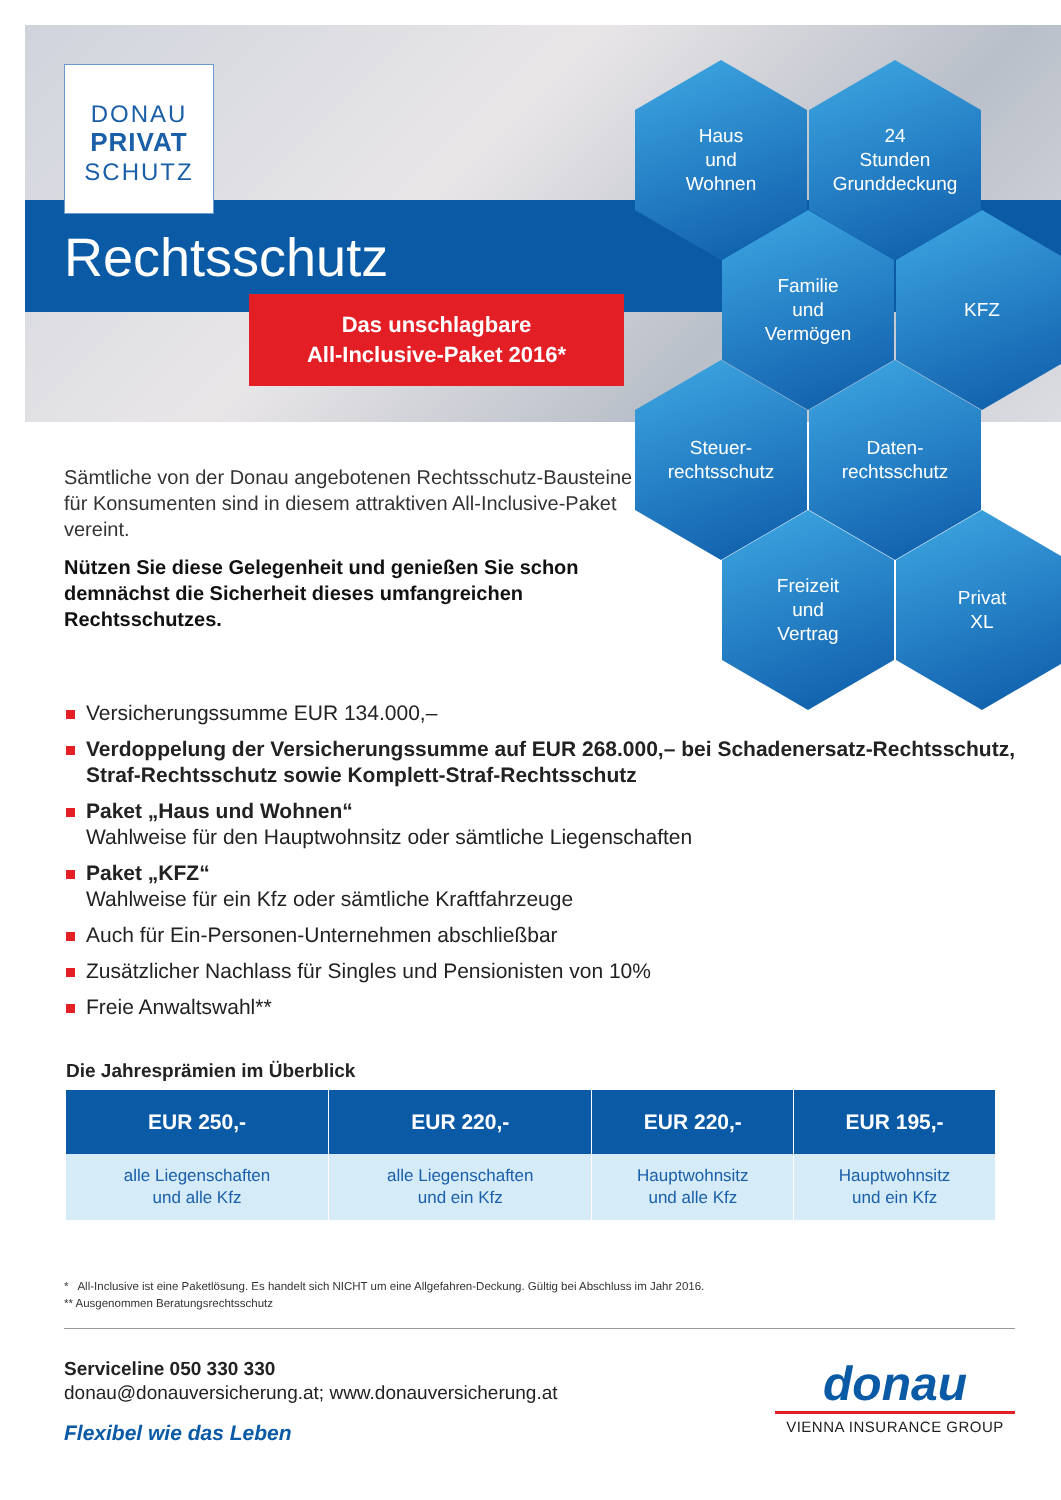DONAU
PRIVAT
SCHUTZ
Rechtsschutz
Das unschlagbare
All-Inclusive-Paket 2016*
Sämtliche von der Donau angebotenen Rechtsschutz-Bausteine für Konsumenten sind in diesem attraktiven All-Inclusive-Paket vereint.
Nützen Sie diese Gelegenheit und genießen Sie schon demnächst die Sicherheit dieses umfangreichen Rechtsschutzes.
Haus
und
Wohnen
24
Stunden
Grunddeckung
Familie
und
Vermögen
KFZ
Steuer-
rechtsschutz
Daten-
rechtsschutz
Freizeit
und
Vertrag
Privat
XL
Versicherungssumme EUR 134.000,–
Verdoppelung der Versicherungssumme auf EUR 268.000,– bei Schadenersatz-Rechtsschutz, Straf-Rechtsschutz sowie Komplett-Straf-Rechtsschutz
Paket „Haus und Wohnen“
Wahlweise für den Hauptwohnsitz oder sämtliche Liegenschaften
Paket „KFZ“
Wahlweise für ein Kfz oder sämtliche Kraftfahrzeuge
Auch für Ein-Personen-Unternehmen abschließbar
Zusätzlicher Nachlass für Singles und Pensionisten von 10%
Freie Anwaltswahl**
Die Jahresprämien im Überblick
| EUR 250,- | EUR 220,- | EUR 220,- | EUR 195,- |
| --- | --- | --- | --- |
| alle Liegenschaften und alle Kfz | alle Liegenschaften und ein Kfz | Hauptwohnsitz und alle Kfz | Hauptwohnsitz und ein Kfz |
* All-Inclusive ist eine Paketlösung. Es handelt sich NICHT um eine Allgefahren-Deckung. Gültig bei Abschluss im Jahr 2016.
** Ausgenommen Beratungsrechtsschutz
Serviceline 050 330 330
donau@donauversicherung.at; www.donauversicherung.at
Flexibel wie das Leben
donau
VIENNA INSURANCE GROUP